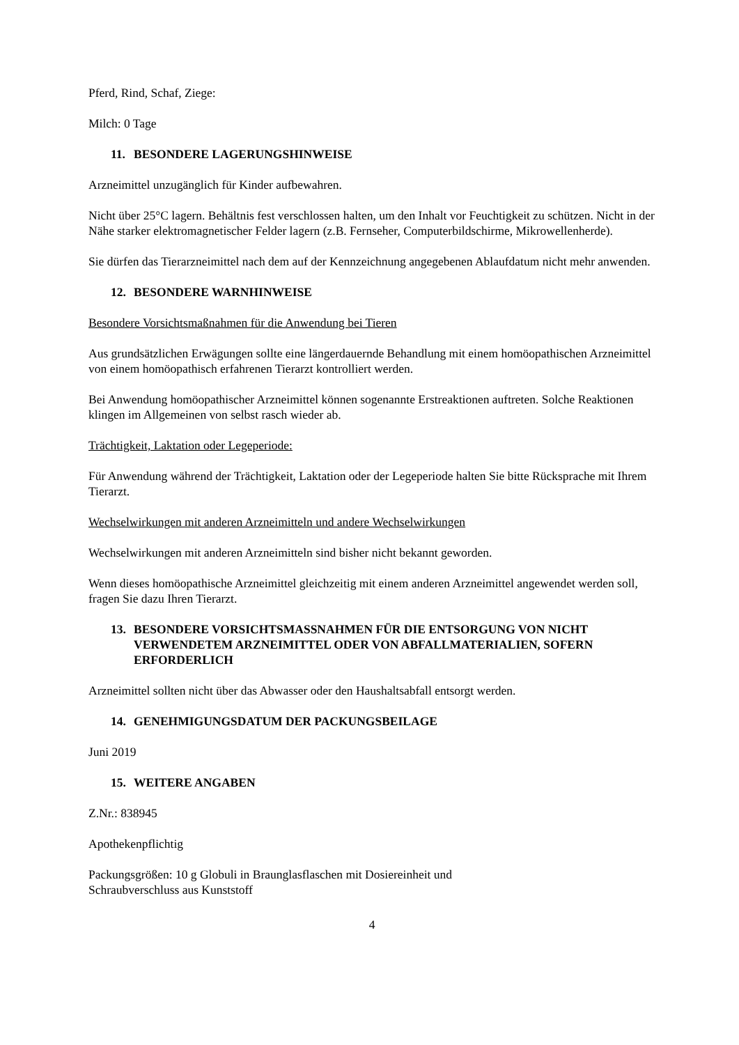Pferd, Rind, Schaf, Ziege:
Milch: 0 Tage
11. BESONDERE LAGERUNGSHINWEISE
Arzneimittel unzugänglich für Kinder aufbewahren.
Nicht über 25°C lagern. Behältnis fest verschlossen halten, um den Inhalt vor Feuchtigkeit zu schützen. Nicht in der Nähe starker elektromagnetischer Felder lagern (z.B. Fernseher, Computerbildschirme, Mikrowellenherde).
Sie dürfen das Tierarzneimittel nach dem auf der Kennzeichnung angegebenen Ablaufdatum nicht mehr anwenden.
12. BESONDERE WARNHINWEISE
Besondere Vorsichtsmaßnahmen für die Anwendung bei Tieren
Aus grundsätzlichen Erwägungen sollte eine längerdauernde Behandlung mit einem homöopathischen Arzneimittel von einem homöopathisch erfahrenen Tierarzt kontrolliert werden.
Bei Anwendung homöopathischer Arzneimittel können sogenannte Erstreaktionen auftreten. Solche Reaktionen klingen im Allgemeinen von selbst rasch wieder ab.
Trächtigkeit, Laktation oder Legeperiode:
Für Anwendung während der Trächtigkeit, Laktation oder der Legeperiode halten Sie bitte Rücksprache mit Ihrem Tierarzt.
Wechselwirkungen mit anderen Arzneimitteln und andere Wechselwirkungen
Wechselwirkungen mit anderen Arzneimitteln sind bisher nicht bekannt geworden.
Wenn dieses homöopathische Arzneimittel gleichzeitig mit einem anderen Arzneimittel angewendet werden soll, fragen Sie dazu Ihren Tierarzt.
13. BESONDERE VORSICHTSMASSNAHMEN FÜR DIE ENTSORGUNG VON NICHT VERWENDETEM ARZNEIMITTEL ODER VON ABFALLMATERIALIEN, SOFERN ERFORDERLICH
Arzneimittel sollten nicht über das Abwasser oder den Haushaltsabfall entsorgt werden.
14. GENEHMIGUNGSDATUM DER PACKUNGSBEILAGE
Juni 2019
15. WEITERE ANGABEN
Z.Nr.: 838945
Apothekenpflichtig
Packungsgrößen: 10 g Globuli in Braunglasflaschen mit Dosiereinheit und
Schraubverschluss aus Kunststoff
4